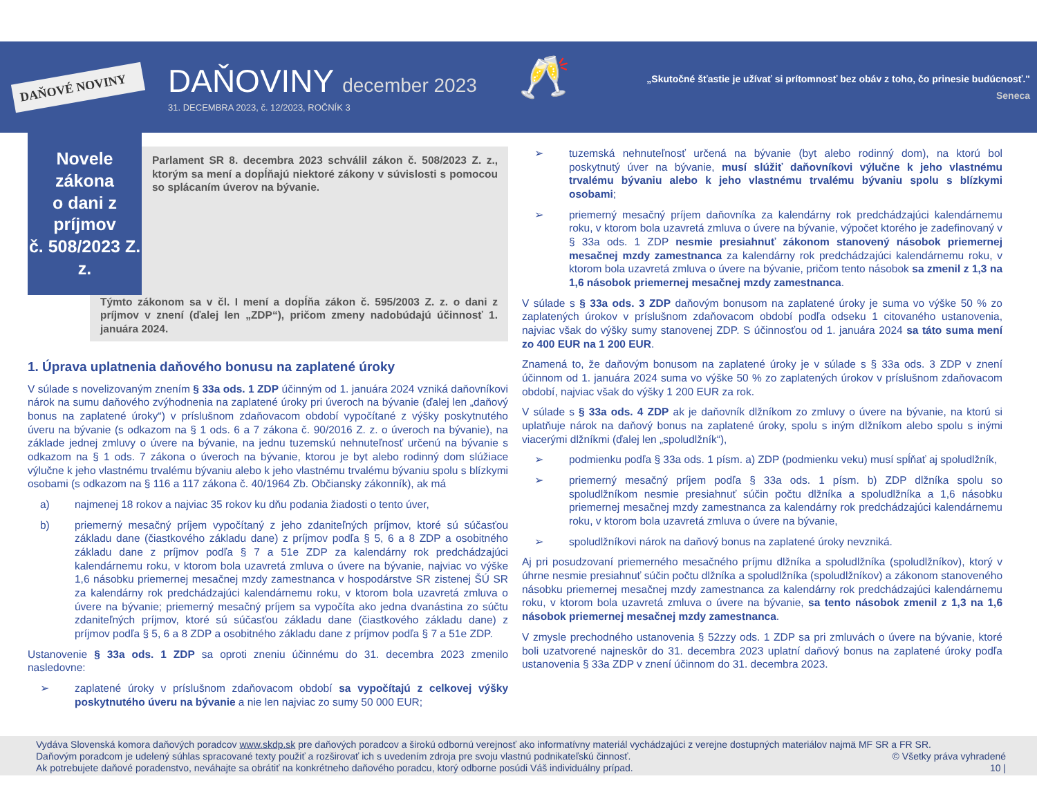DAŇOVÉ NOVINY
DAŇOVINY december 2023
31. DECEMBRA 2023, č. 12/2023, ROČNÍK 3
🥂
„Skutočné šťastie je užívať si prítomnosť bez obáv z toho, čo prinesie budúcnosť."
Seneca
Novele zákona
o dani z príjmov
č. 508/2023 Z. z.
Parlament SR 8. decembra 2023 schválil zákon č. 508/2023 Z. z., ktorým sa mení a dopĺňajú niektoré zákony v súvislosti s pomocou so splácaním úverov na bývanie.
Týmto zákonom sa v čl. I mení a dopĺňa zákon č. 595/2003 Z. z. o dani z príjmov v znení (ďalej len „ZDP“), pričom zmeny nadobúdajú účinnosť 1. januára 2024.
1. Úprava uplatnenia daňového bonusu na zaplatené úroky
V súlade s novelizovaným znením § 33a ods. 1 ZDP účinným od 1. januára 2024 vzniká daňovníkovi nárok na sumu daňového zvýhodnenia na zaplatené úroky pri úveroch na bývanie (ďalej len „daňový bonus na zaplatené úroky“) v príslušnom zdaňovacom období vypočítané z výšky poskytnutého úveru na bývanie (s odkazom na § 1 ods. 6 a 7 zákona č. 90/2016 Z. z. o úveroch na bývanie), na základe jednej zmluvy o úvere na bývanie, na jednu tuzemskú nehnuteľnosť určenú na bývanie s odkazom na § 1 ods. 7 zákona o úveroch na bývanie, ktorou je byt alebo rodinný dom slúžiace výlučne k jeho vlastnému trvalému bývaniu alebo k jeho vlastnému trvalému bývaniu spolu s blízkymi osobami (s odkazom na § 116 a 117 zákona č. 40/1964 Zb. Občiansky zákonník), ak má
a) najmenej 18 rokov a najviac 35 rokov ku dňu podania žiadosti o tento úver,
b) priemerný mesačný príjem vypočítaný z jeho zdaniteľných príjmov, ktoré sú súčasťou základu dane (čiastkového základu dane) z príjmov podľa § 5, 6 a 8 ZDP a osobitného základu dane z príjmov podľa § 7 a 51e ZDP za kalendárny rok predchádzajúci kalendárnemu roku, v ktorom bola uzavretá zmluva o úvere na bývanie, najviac vo výške 1,6 násobku priemernej mesačnej mzdy zamestnanca v hospodárstve SR zistenej ŠÚ SR za kalendárny rok predchádzajúci kalendárnemu roku, v ktorom bola uzavretá zmluva o úvere na bývanie; priemerný mesačný príjem sa vypočíta ako jedna dvanástina zo súčtu zdaniteľných príjmov, ktoré sú súčasťou základu dane (čiastkového základu dane) z príjmov podľa § 5, 6 a 8 ZDP a osobitného základu dane z príjmov podľa § 7 a 51e ZDP.
Ustanovenie § 33a ods. 1 ZDP sa oproti zneniu účinnému do 31. decembra 2023 zmenilo nasledovne:
➢ zaplatené úroky v príslušnom zdaňovacom období sa vypočítajú z celkovej výšky poskytnutého úveru na bývanie a nie len najviac zo sumy 50 000 EUR;
➢ tuzemská nehnuteľnosť určená na bývanie (byt alebo rodinný dom), na ktorú bol poskytnutý úver na bývanie, musí slúžiť daňovníkovi výlučne k jeho vlastnému trvalému bývaniu alebo k jeho vlastnému trvalému bývaniu spolu s blízkymi osobami;
➢ priemerný mesačný príjem daňovníka za kalendárny rok predchádzajúci kalendárnemu roku, v ktorom bola uzavretá zmluva o úvere na bývanie, výpočet ktorého je zadefinovaný v § 33a ods. 1 ZDP nesmie presiahnuť zákonom stanovený násobok priemernej mesačnej mzdy zamestnanca za kalendárny rok predchádzajúci kalendárnemu roku, v ktorom bola uzavretá zmluva o úvere na bývanie, pričom tento násobok sa zmenil z 1,3 na 1,6 násobok priemernej mesačnej mzdy zamestnanca.
V súlade s § 33a ods. 3 ZDP daňovým bonusom na zaplatené úroky je suma vo výške 50 % zo zaplatených úrokov v príslušnom zdaňovacom období podľa odseku 1 citovaného ustanovenia, najviac však do výšky sumy stanovenej ZDP. S účinnosťou od 1. januára 2024 sa táto suma mení zo 400 EUR na 1 200 EUR.
Znamená to, že daňovým bonusom na zaplatené úroky je v súlade s § 33a ods. 3 ZDP v znení účinnom od 1. januára 2024 suma vo výške 50 % zo zaplatených úrokov v príslušnom zdaňovacom období, najviac však do výšky 1 200 EUR za rok.
V súlade s § 33a ods. 4 ZDP ak je daňovník dlžníkom zo zmluvy o úvere na bývanie, na ktorú si uplatňuje nárok na daňový bonus na zaplatené úroky, spolu s iným dlžníkom alebo spolu s inými viacerými dlžníkmi (ďalej len „spoludlžník“),
➢ podmienku podľa § 33a ods. 1 písm. a) ZDP (podmienku veku) musí spĺňať aj spoludlžník,
➢ priemerný mesačný príjem podľa § 33a ods. 1 písm. b) ZDP dlžníka spolu so spoludlžníkom nesmie presiahnuť súčin počtu dlžníka a spoludlžníka a 1,6 násobku priemernej mesačnej mzdy zamestnanca za kalendárny rok predchádzajúci kalendárnemu roku, v ktorom bola uzavretá zmluva o úvere na bývanie,
➢ spoludlžníkovi nárok na daňový bonus na zaplatené úroky nevzniká.
Aj pri posudzovaní priemerného mesačného príjmu dlžníka a spoludlžníka (spoludlžníkov), ktorý v úhrne nesmie presiahnuť súčin počtu dlžníka a spoludlžníka (spoludlžníkov) a zákonom stanoveného násobku priemernej mesačnej mzdy zamestnanca za kalendárny rok predchádzajúci kalendárnemu roku, v ktorom bola uzavretá zmluva o úvere na bývanie, sa tento násobok zmenil z 1,3 na 1,6 násobok priemernej mesačnej mzdy zamestnanca.
V zmysle prechodného ustanovenia § 52zzy ods. 1 ZDP sa pri zmluvách o úvere na bývanie, ktoré boli uzatvorené najneskôr do 31. decembra 2023 uplatní daňový bonus na zaplatené úroky podľa ustanovenia § 33a ZDP v znení účinnom do 31. decembra 2023.
Vydáva Slovenská komora daňových poradcov www.skdp.sk pre daňových poradcov a širokú odbornú verejnosť ako informatívny materiál vychádzajúci z verejne dostupných materiálov najmä MF SR a FR SR.
Daňovým poradcom je udelený súhlas spracované texty použiť a rozširovať ich s uvedením zdroja pre svoju vlastnú podnikateľskú činnosť. © Všetky práva vyhradené
Ak potrebujete daňové poradenstvo, neváhajte sa obrátiť na konkrétneho daňového poradcu, ktorý odborne posúdi Váš individuálny prípad. 10 |